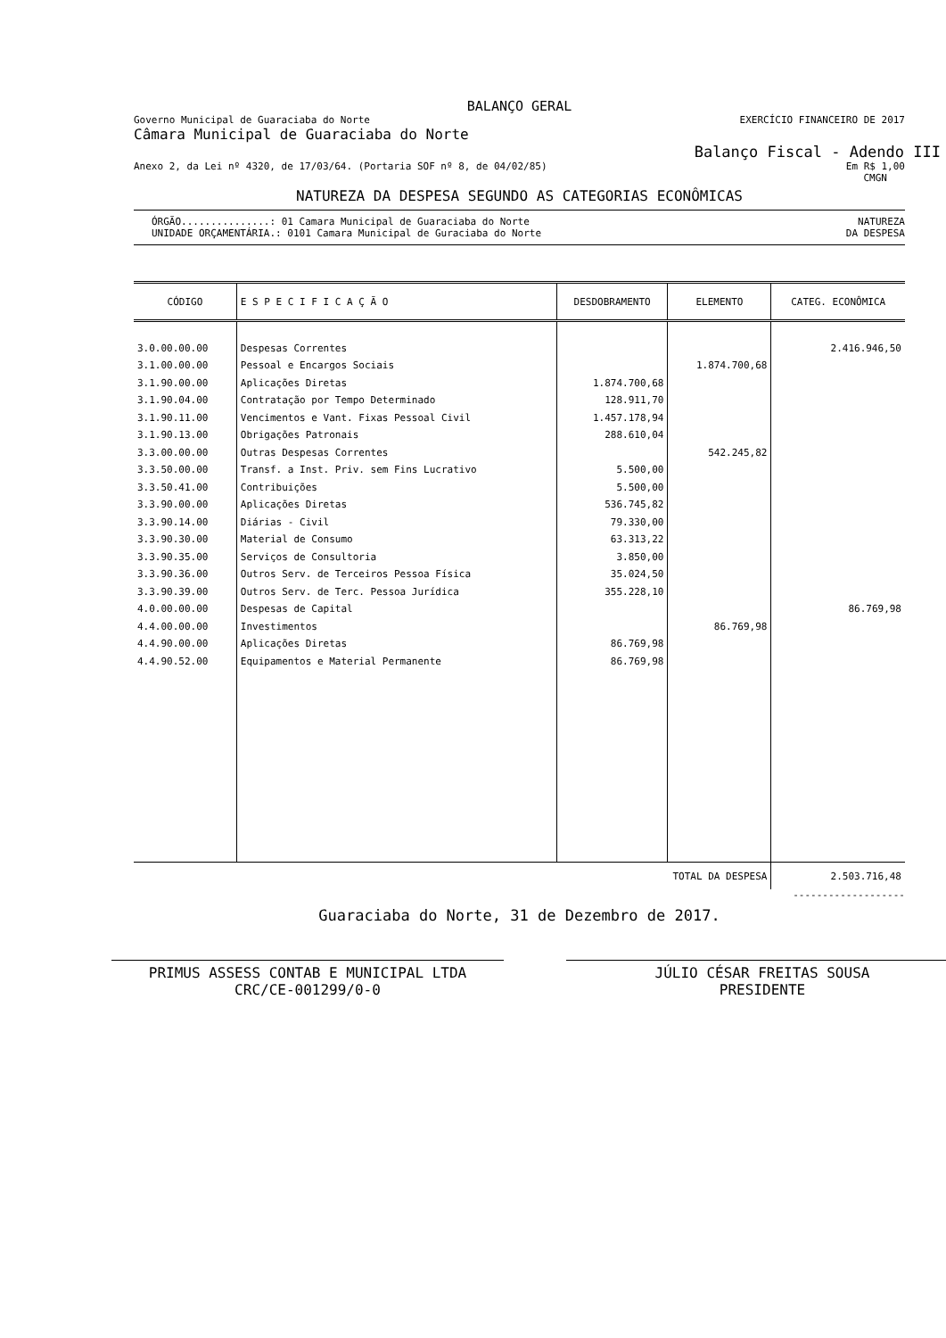BALANÇO GERAL
Governo Municipal de Guaraciaba do Norte EXERCÍCIO FINANCEIRO DE 2017
Câmara Municipal de Guaraciaba do Norte
Balanço Fiscal - Adendo III
Anexo 2, da Lei nº 4320, de 17/03/64. (Portaria SOF nº 8, de 04/02/85) Em R$ 1,00
CMGN
NATUREZA DA DESPESA SEGUNDO AS CATEGORIAS ECONÔMICAS
ÓRGÃO...............: 01 Camara Municipal de Guaraciaba do Norte NATUREZA
UNIDADE ORÇAMENTÁRIA.: 0101 Camara Municipal de Guraciaba do Norte DA DESPESA
| CÓDIGO | E S P E C I F I C A Ç Ã O | DESDOBRAMENTO | ELEMENTO | CATEG. ECONÔMICA |
| --- | --- | --- | --- | --- |
| 3.0.00.00.00 | Despesas Correntes | | | 2.416.946,50 |
| 3.1.00.00.00 | Pessoal e Encargos Sociais | | 1.874.700,68 | |
| 3.1.90.00.00 | Aplicações Diretas | 1.874.700,68 | | |
| 3.1.90.04.00 | Contratação por Tempo Determinado | 128.911,70 | | |
| 3.1.90.11.00 | Vencimentos e Vant. Fixas Pessoal Civil | 1.457.178,94 | | |
| 3.1.90.13.00 | Obrigações Patronais | 288.610,04 | | |
| 3.3.00.00.00 | Outras Despesas Correntes | | 542.245,82 | |
| 3.3.50.00.00 | Transf. a Inst. Priv. sem Fins Lucrativo | 5.500,00 | | |
| 3.3.50.41.00 | Contribuições | 5.500,00 | | |
| 3.3.90.00.00 | Aplicações Diretas | 536.745,82 | | |
| 3.3.90.14.00 | Diárias - Civil | 79.330,00 | | |
| 3.3.90.30.00 | Material de Consumo | 63.313,22 | | |
| 3.3.90.35.00 | Serviços de Consultoria | 3.850,00 | | |
| 3.3.90.36.00 | Outros Serv. de Terceiros Pessoa Física | 35.024,50 | | |
| 3.3.90.39.00 | Outros Serv. de Terc. Pessoa Jurídica | 355.228,10 | | |
| 4.0.00.00.00 | Despesas de Capital | | | 86.769,98 |
| 4.4.00.00.00 | Investimentos | | 86.769,98 | |
| 4.4.90.00.00 | Aplicações Diretas | 86.769,98 | | |
| 4.4.90.52.00 | Equipamentos e Material Permanente | 86.769,98 | | |
| TOTAL DA DESPESA | | | | 2.503.716,48 |
-------------------
Guaraciaba do Norte, 31 de Dezembro de 2017.
PRIMUS ASSESS CONTAB E MUNICIPAL LTDA
CRC/CE-001299/0-0
JÚLIO CÉSAR FREITAS SOUSA
PRESIDENTE